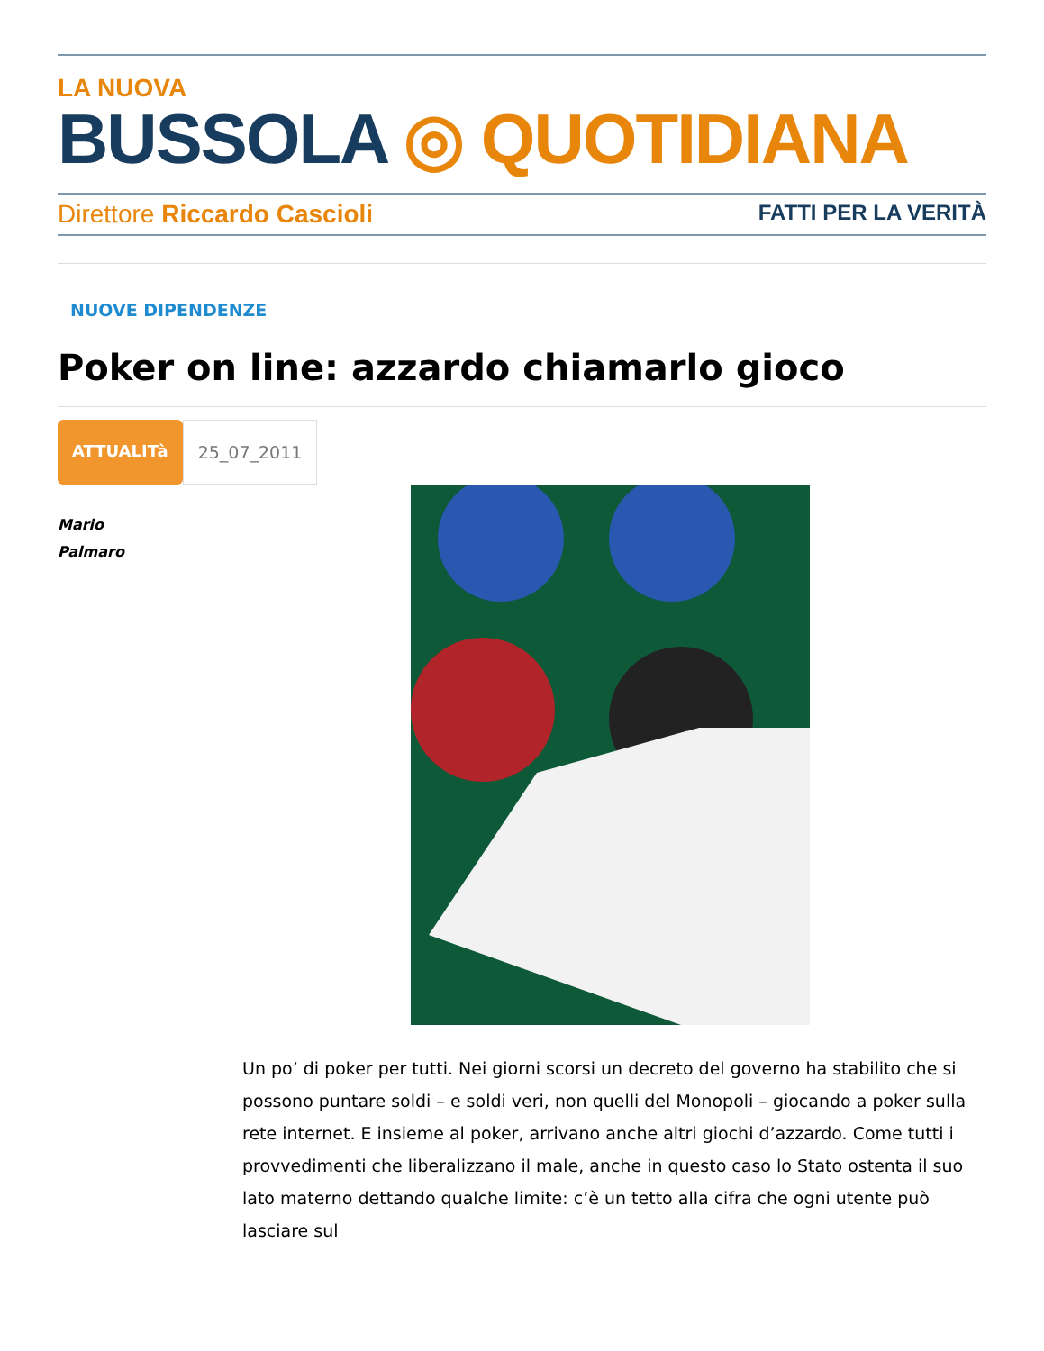LA NUOVA
BUSSOLA ◎ QUOTIDIANA
Direttore Riccardo Cascioli FATTI PER LA VERITÀ
NUOVE DIPENDENZE
Poker on line: azzardo chiamarlo gioco
ATTUALITà 25_07_2011
Mario
Palmaro
Un po’ di poker per tutti. Nei giorni scorsi un decreto del governo ha stabilito che si possono puntare soldi – e soldi veri, non quelli del Monopoli – giocando a poker sulla rete internet. E insieme al poker, arrivano anche altri giochi d’azzardo. Come tutti i provvedimenti che liberalizzano il male, anche in questo caso lo Stato ostenta il suo lato materno dettando qualche limite: c’è un tetto alla cifra che ogni utente può lasciare sul